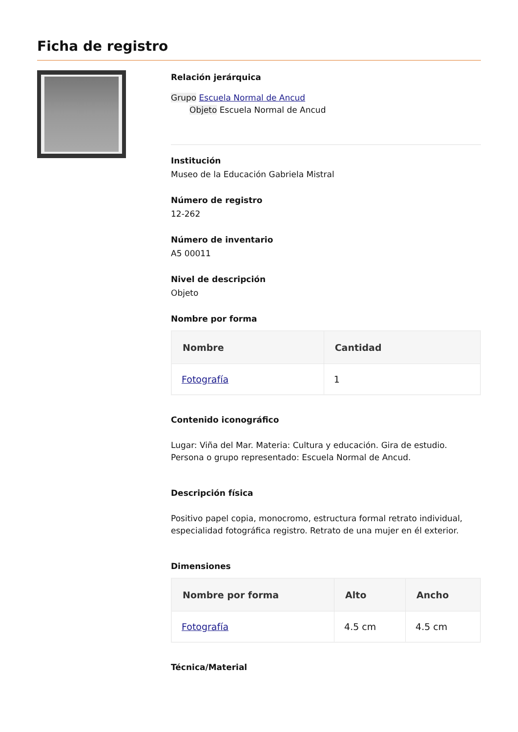Ficha de registro
Relación jerárquica
Grupo Escuela Normal de Ancud
Objeto Escuela Normal de Ancud
Institución
Museo de la Educación Gabriela Mistral
Número de registro
12-262
Número de inventario
A5 00011
Nivel de descripción
Objeto
Nombre por forma
| Nombre | Cantidad |
| --- | --- |
| Fotografía | 1 |
Contenido iconográfico
Lugar: Viña del Mar. Materia: Cultura y educación. Gira de estudio. Persona o grupo representado: Escuela Normal de Ancud.
Descripción física
Positivo papel copia, monocromo, estructura formal retrato individual, especialidad fotográfica registro. Retrato de una mujer en él exterior.
Dimensiones
| Nombre por forma | Alto | Ancho |
| --- | --- | --- |
| Fotografía | 4.5 cm | 4.5 cm |
Técnica/Material